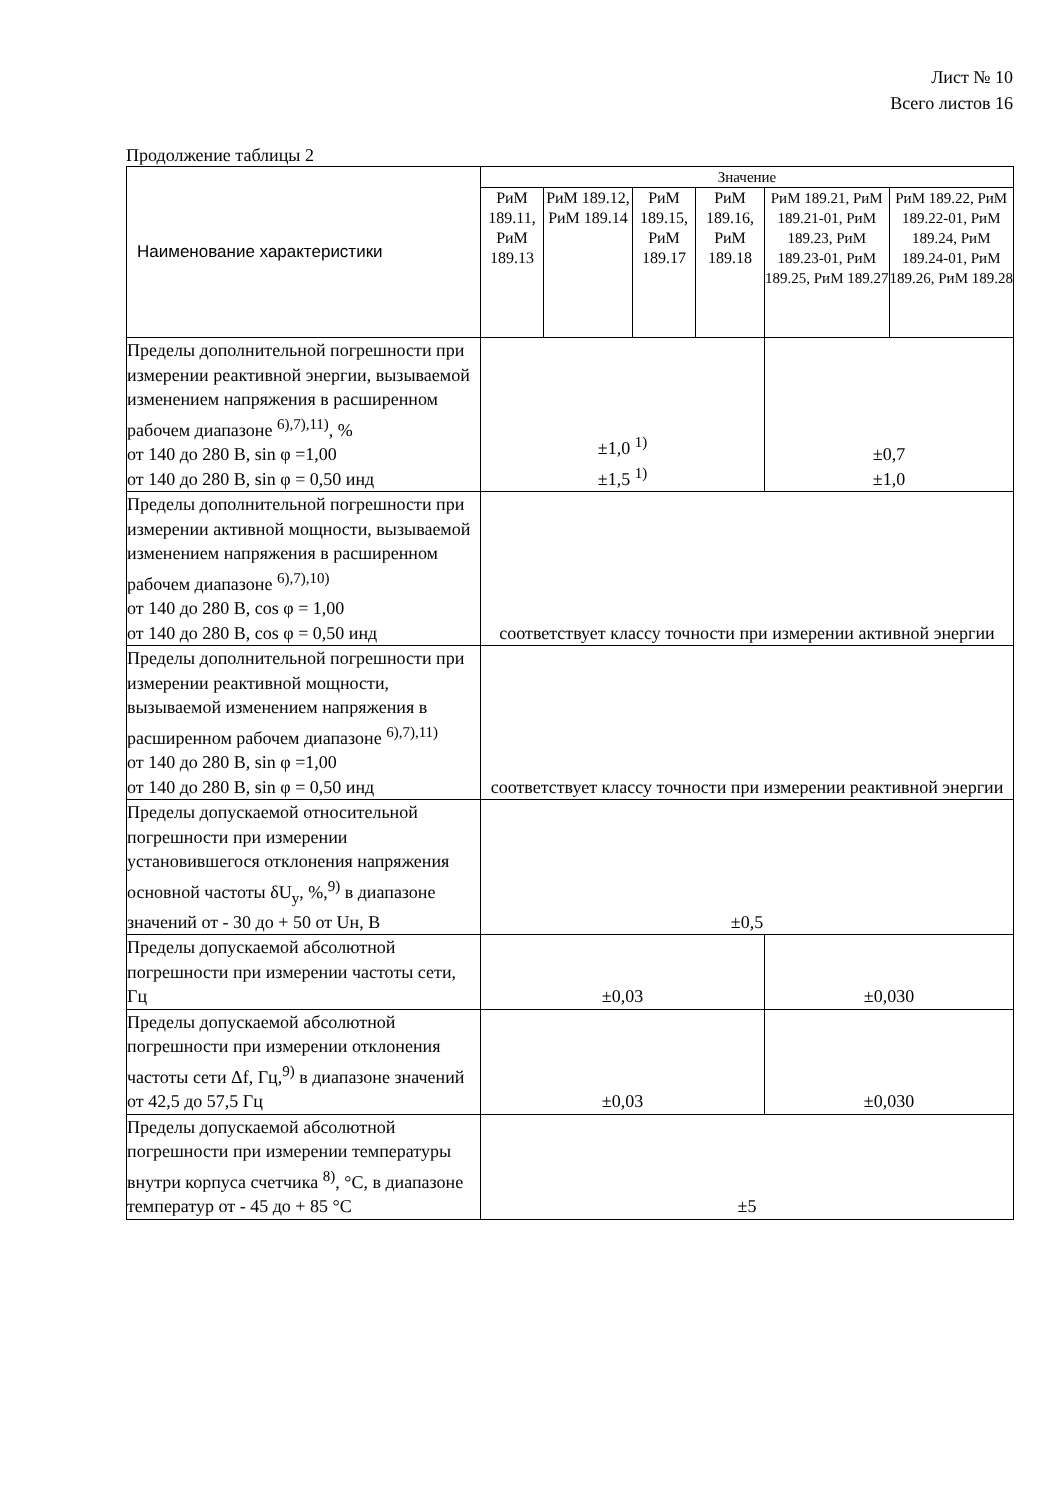Лист № 10
Всего листов 16
Продолжение таблицы 2
| Наименование характеристики | Значение | | | | | |
| --- | --- | --- | --- | --- | --- | --- |
| | РиМ 189.11, РиМ 189.13 | РиМ 189.12, РиМ 189.14 | РиМ 189.15, РиМ 189.17 | РиМ 189.16, РиМ 189.18 | РиМ 189.21, РиМ 189.21-01, РиМ 189.23, РиМ 189.23-01, РиМ 189.25, РиМ 189.27 | РиМ 189.22, РиМ 189.22-01, РиМ 189.24, РиМ 189.24-01, РиМ 189.26, РиМ 189.28 |
| Пределы дополнительной погрешности при измерении реактивной энергии, вызываемой изменением напряжения в расширенном рабочем диапазоне <sup>6),7),11)</sup>, % от 140 до 280 В, sin φ =1,00 от 140 до 280 В, sin φ = 0,50 инд | ±1,0 <sup>1)</sup> ±1,5 <sup>1)</sup> | | | | ±0,7 ±1,0 | |
| Пределы дополнительной погрешности при измерении активной мощности, вызываемой изменением напряжения в расширенном рабочем диапазоне <sup>6),7),10)</sup> от 140 до 280 В, cos φ = 1,00 от 140 до 280 В, cos φ = 0,50 инд | соответствует классу точности при измерении активной энергии | | | | | |
| Пределы дополнительной погрешности при измерении реактивной мощности, вызываемой изменением напряжения в расширенном рабочем диапазоне <sup>6),7),11)</sup> от 140 до 280 В, sin φ =1,00 от 140 до 280 В, sin φ = 0,50 инд | соответствует классу точности при измерении реактивной энергии | | | | | |
| Пределы допускаемой относительной погрешности при измерении установившегося отклонения напряжения основной частоты δU<sub>у</sub>, %,<sup>9)</sup> в диапазоне значений от - 30 до + 50 от Uн, В | ±0,5 | | | | | |
| Пределы допускаемой абсолютной погрешности при измерении частоты сети, Гц | ±0,03 | | | | ±0,030 | |
| Пределы допускаемой абсолютной погрешности при измерении отклонения частоты сети Δf, Гц,<sup>9)</sup> в диапазоне значений от 42,5 до 57,5 Гц | ±0,03 | | | | ±0,030 | |
| Пределы допускаемой абсолютной погрешности при измерении температуры внутри корпуса счетчика <sup>8)</sup>, °С, в диапазоне температур от - 45 до + 85 °С | ±5 | | | | | |